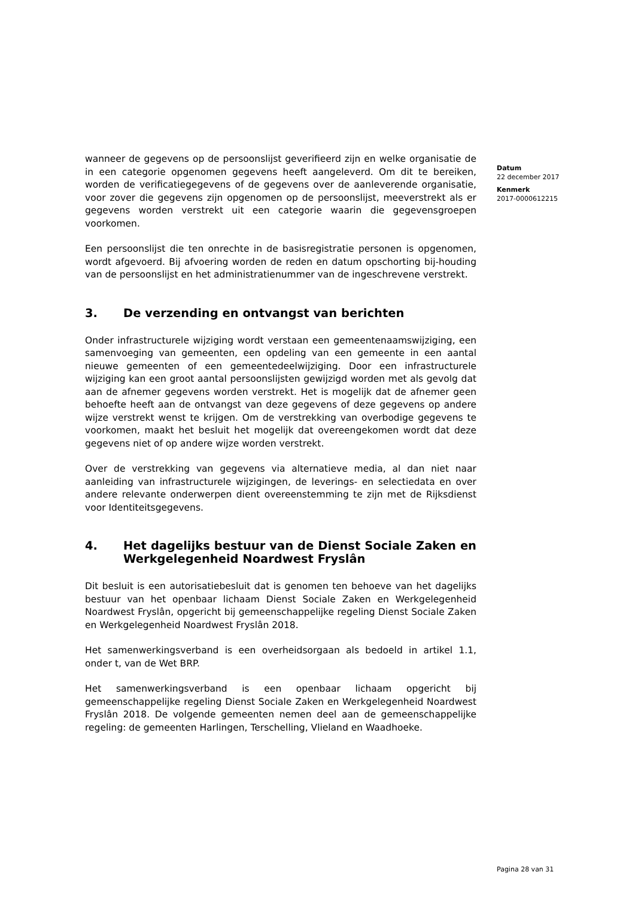wanneer de gegevens op de persoonslijst geverifieerd zijn en welke organisatie de in een categorie opgenomen gegevens heeft aangeleverd. Om dit te bereiken, worden de verificatiegegevens of de gegevens over de aanleverende organisatie, voor zover die gegevens zijn opgenomen op de persoonslijst, meeverstrekt als er gegevens worden verstrekt uit een categorie waarin die gegevensgroepen voorkomen.
Een persoonslijst die ten onrechte in de basisregistratie personen is opgenomen, wordt afgevoerd. Bij afvoering worden de reden en datum opschorting bij-houding van de persoonslijst en het administratienummer van de ingeschrevene verstrekt.
3. De verzending en ontvangst van berichten
Onder infrastructurele wijziging wordt verstaan een gemeentenaamswijziging, een samenvoeging van gemeenten, een opdeling van een gemeente in een aantal nieuwe gemeenten of een gemeentedeelwijziging. Door een infrastructurele wijziging kan een groot aantal persoonslijsten gewijzigd worden met als gevolg dat aan de afnemer gegevens worden verstrekt. Het is mogelijk dat de afnemer geen behoefte heeft aan de ontvangst van deze gegevens of deze gegevens op andere wijze verstrekt wenst te krijgen. Om de verstrekking van overbodige gegevens te voorkomen, maakt het besluit het mogelijk dat overeengekomen wordt dat deze gegevens niet of op andere wijze worden verstrekt.
Over de verstrekking van gegevens via alternatieve media, al dan niet naar aanleiding van infrastructurele wijzigingen, de leverings- en selectiedata en over andere relevante onderwerpen dient overeenstemming te zijn met de Rijksdienst voor Identiteitsgegevens.
4. Het dagelijks bestuur van de Dienst Sociale Zaken en Werkgelegenheid Noardwest Fryslân
Dit besluit is een autorisatiebesluit dat is genomen ten behoeve van het dagelijks bestuur van het openbaar lichaam Dienst Sociale Zaken en Werkgelegenheid Noardwest Fryslân, opgericht bij gemeenschappelijke regeling Dienst Sociale Zaken en Werkgelegenheid Noardwest Fryslân 2018.
Het samenwerkingsverband is een overheidsorgaan als bedoeld in artikel 1.1, onder t, van de Wet BRP.
Het samenwerkingsverband is een openbaar lichaam opgericht bij gemeenschappelijke regeling Dienst Sociale Zaken en Werkgelegenheid Noardwest Fryslân 2018. De volgende gemeenten nemen deel aan de gemeenschappelijke regeling: de gemeenten Harlingen, Terschelling, Vlieland en Waadhoeke.
Datum
22 december 2017
Kenmerk
2017-0000612215
Pagina 28 van 31